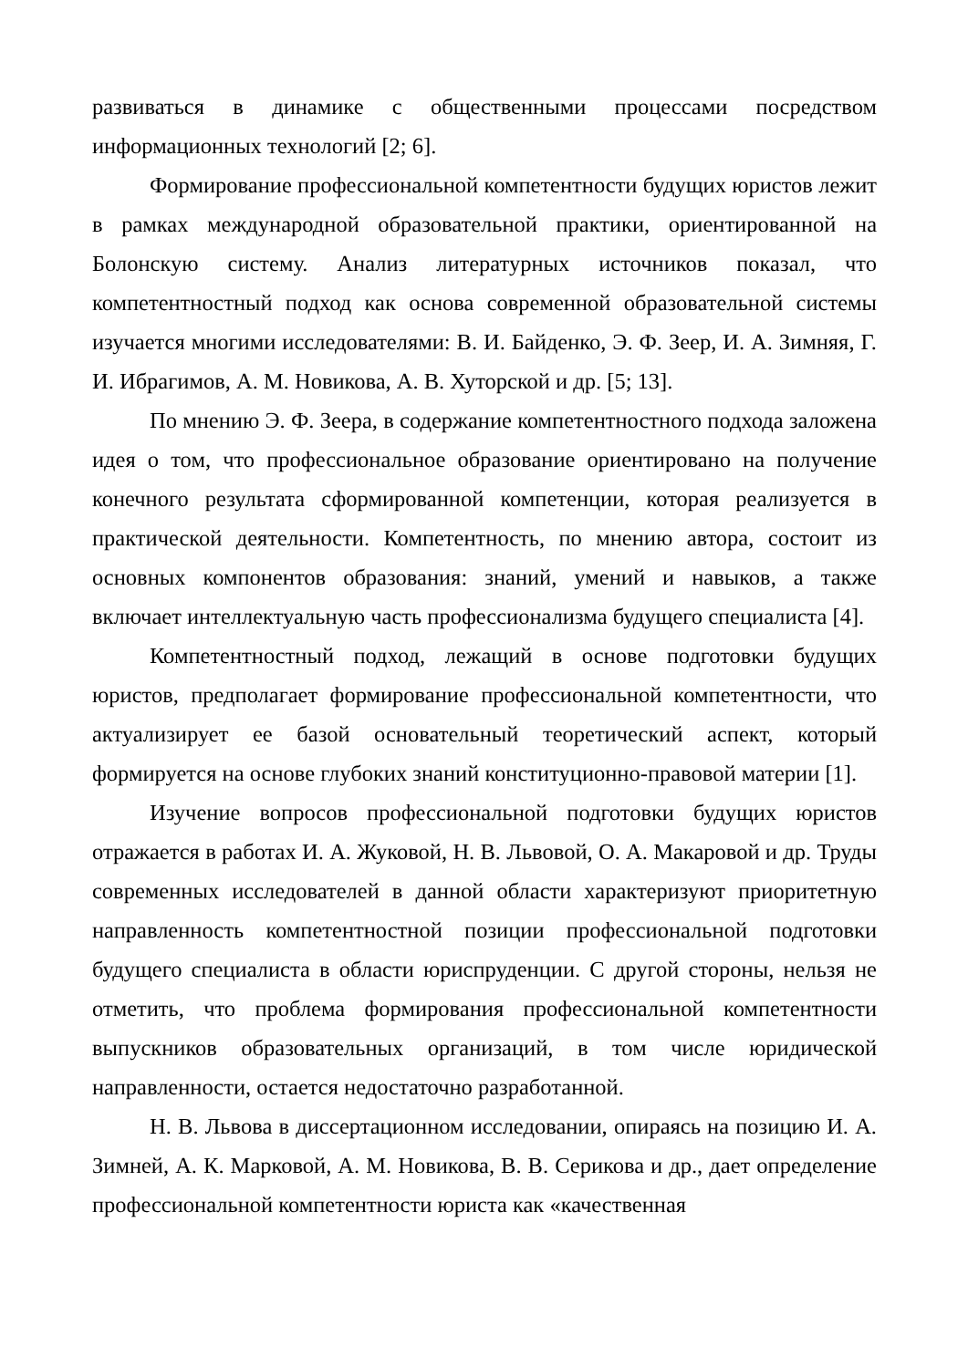развиваться в динамике с общественными процессами посредством информационных технологий [2; 6].
Формирование профессиональной компетентности будущих юристов лежит в рамках международной образовательной практики, ориентированной на Болонскую систему. Анализ литературных источников показал, что компетентностный подход как основа современной образовательной системы изучается многими исследователями: В. И. Байденко, Э. Ф. Зеер, И. А. Зимняя, Г. И. Ибрагимов, А. М. Новикова, А. В. Хуторской и др. [5; 13].
По мнению Э. Ф. Зеера, в содержание компетентностного подхода заложена идея о том, что профессиональное образование ориентировано на получение конечного результата сформированной компетенции, которая реализуется в практической деятельности. Компетентность, по мнению автора, состоит из основных компонентов образования: знаний, умений и навыков, а также включает интеллектуальную часть профессионализма будущего специалиста [4].
Компетентностный подход, лежащий в основе подготовки будущих юристов, предполагает формирование профессиональной компетентности, что актуализирует ее базой основательный теоретический аспект, который формируется на основе глубоких знаний конституционно-правовой материи [1].
Изучение вопросов профессиональной подготовки будущих юристов отражается в работах И. А. Жуковой, Н. В. Львовой, О. А. Макаровой и др. Труды современных исследователей в данной области характеризуют приоритетную направленность компетентностной позиции профессиональной подготовки будущего специалиста в области юриспруденции. С другой стороны, нельзя не отметить, что проблема формирования профессиональной компетентности выпускников образовательных организаций, в том числе юридической направленности, остается недостаточно разработанной.
Н. В. Львова в диссертационном исследовании, опираясь на позицию И. А. Зимней, А. К. Марковой, А. М. Новикова, В. В. Серикова и др., дает определение профессиональной компетентности юриста как «качественная